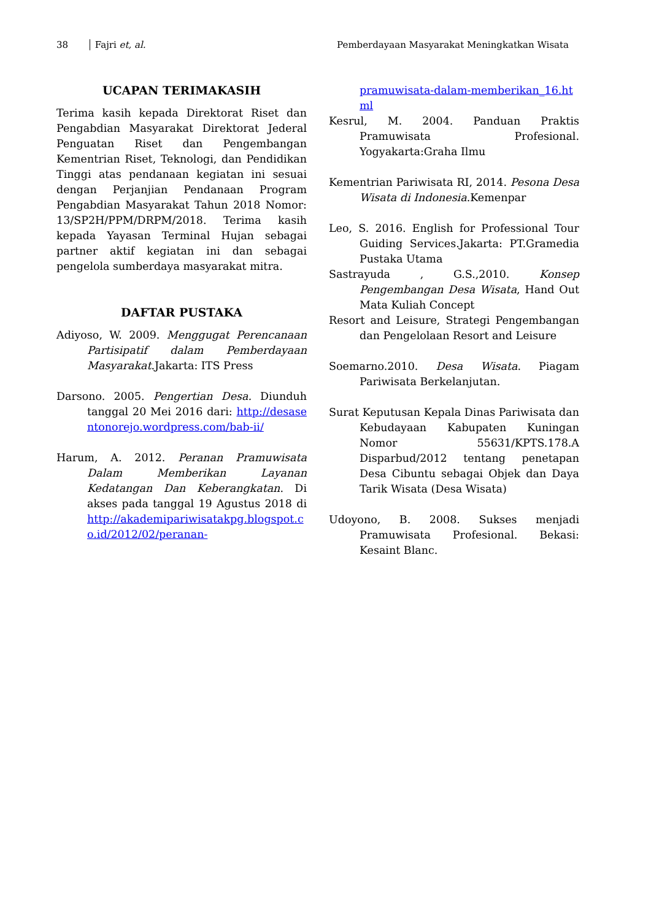38 Fajri et, al. Pemberdayaan Masyarakat Meningkatkan Wisata
UCAPAN TERIMAKASIH
Terima kasih kepada Direktorat Riset dan Pengabdian Masyarakat Direktorat Jederal Penguatan Riset dan Pengembangan Kementrian Riset, Teknologi, dan Pendidikan Tinggi atas pendanaan kegiatan ini sesuai dengan Perjanjian Pendanaan Program Pengabdian Masyarakat Tahun 2018 Nomor: 13/SP2H/PPM/DRPM/2018. Terima kasih kepada Yayasan Terminal Hujan sebagai partner aktif kegiatan ini dan sebagai pengelola sumberdaya masyarakat mitra.
DAFTAR PUSTAKA
Adiyoso, W. 2009. Menggugat Perencanaan Partisipatif dalam Pemberdayaan Masyarakat.Jakarta: ITS Press
Darsono. 2005. Pengertian Desa. Diunduh tanggal 20 Mei 2016 dari: http://desasentonorejo.wordpress.com/bab-ii/
Harum, A. 2012. Peranan Pramuwisata Dalam Memberikan Layanan Kedatangan Dan Keberangkatan. Di akses pada tanggal 19 Agustus 2018 di http://akademipariwisatakpg.blogspot.co.id/2012/02/peranan-
pramuwisata-dalam-memberikan_16.html
Kesrul, M. 2004. Panduan Praktis Pramuwisata Profesional. Yogyakarta:Graha Ilmu
Kementrian Pariwisata RI, 2014. Pesona Desa Wisata di Indonesia.Kemenpar
Leo, S. 2016. English for Professional Tour Guiding Services.Jakarta: PT.Gramedia Pustaka Utama
Sastrayuda , G.S.,2010. Konsep Pengembangan Desa Wisata, Hand Out Mata Kuliah Concept
Resort and Leisure, Strategi Pengembangan dan Pengelolaan Resort and Leisure
Soemarno.2010. Desa Wisata. Piagam Pariwisata Berkelanjutan.
Surat Keputusan Kepala Dinas Pariwisata dan Kebudayaan Kabupaten Kuningan Nomor 55631/KPTS.178.A Disparbud/2012 tentang penetapan Desa Cibuntu sebagai Objek dan Daya Tarik Wisata (Desa Wisata)
Udoyono, B. 2008. Sukses menjadi Pramuwisata Profesional. Bekasi: Kesaint Blanc.